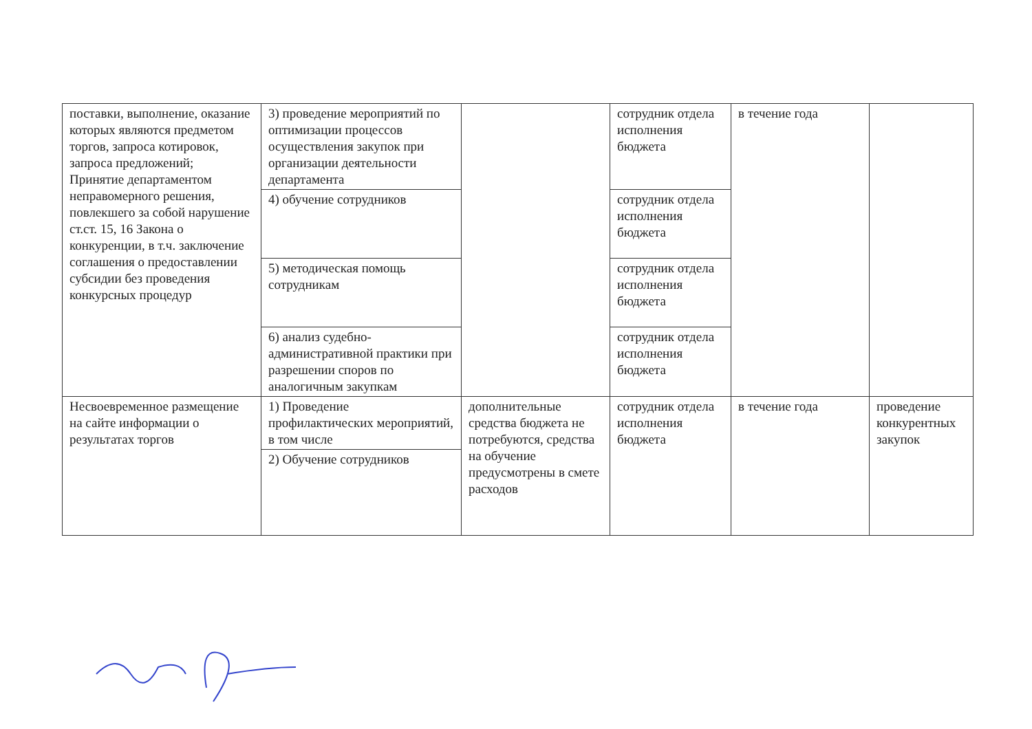| поставки, выполнение, оказание которых являются предметом торгов, запроса котировок, запроса предложений; Принятие департаментом неправомерного решения, повлекшего за собой нарушение ст.ст. 15, 16 Закона о конкуренции, в т.ч. заключение соглашения о предоставлении субсидии без проведения конкурсных процедур | 3) проведение мероприятий по оптимизации процессов осуществления закупок при организации деятельности департамента | | сотрудник отдела исполнения бюджета | в течение года | |
| | 4) обучение сотрудников | | сотрудник отдела исполнения бюджета | | |
| | 5) методическая помощь сотрудникам | | сотрудник отдела исполнения бюджета | | |
| | 6) анализ судебно-административной практики при разрешении споров по аналогичным закупкам | | сотрудник отдела исполнения бюджета | | |
| Несвоевременное размещение на сайте информации о результатах торгов | 1) Проведение профилактических мероприятий, в том числе | дополнительные средства бюджета не потребуются, средства на обучение предусмотрены в смете расходов | сотрудник отдела исполнения бюджета | в течение года | проведение конкурентных закупок |
| | 2) Обучение сотрудников | | | | |